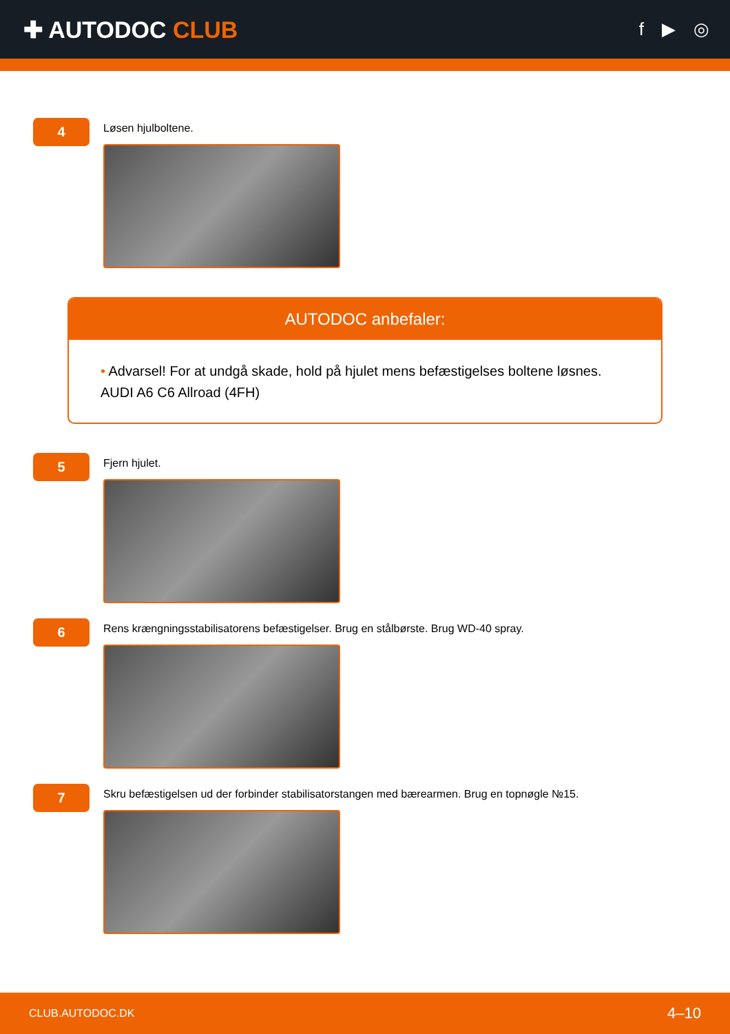✚ AUTODOC CLUB
f ▶ ◎
4
Løsen hjulboltene.
AUTODOC anbefaler:
• Advarsel! For at undgå skade, hold på hjulet mens befæstigelses boltene løsnes.
AUDI A6 C6 Allroad (4FH)
5
Fjern hjulet.
6
Rens krængningsstabilisatorens befæstigelser. Brug en stålbørste. Brug WD-40 spray.
7
Skru befæstigelsen ud der forbinder stabilisatorstangen med bærearmen. Brug en topnøgle №15.
CLUB.AUTODOC.DK 4–10